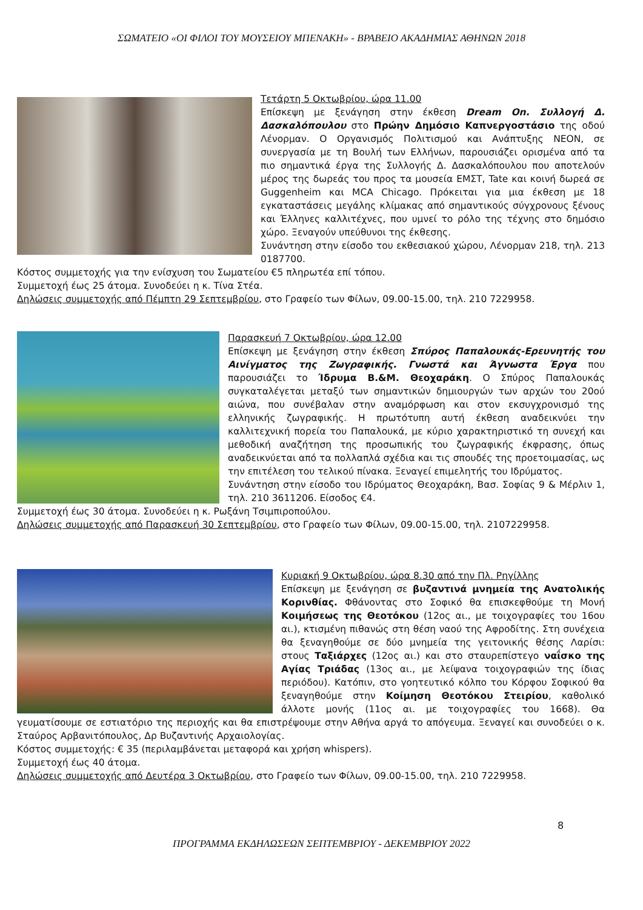ΣΩΜΑΤΕΙΟ «ΟΙ ΦΙΛΟΙ ΤΟΥ ΜΟΥΣΕΙΟΥ ΜΠΕΝΑΚΗ» - ΒΡΑΒΕΙΟ ΑΚΑΔΗΜΙΑΣ ΑΘΗΝΩΝ 2018
Τετάρτη 5 Οκτωβρίου, ώρα 11.00
Επίσκεψη με ξενάγηση στην έκθεση Dream On. Συλλογή Δ. Δασκαλόπουλου στο Πρώην Δημόσιο Καπνεργοστάσιο της οδού Λένορμαν. Ο Οργανισμός Πολιτισμού και Ανάπτυξης NEON, σε συνεργασία με τη Βουλή των Ελλήνων, παρουσιάζει ορισμένα από τα πιο σημαντικά έργα της Συλλογής Δ. Δασκαλόπουλου που αποτελούν μέρος της δωρεάς του προς τα μουσεία ΕΜΣΤ, Tate και κοινή δωρεά σε Guggenheim και MCA Chicago. Πρόκειται για μια έκθεση με 18 εγκαταστάσεις μεγάλης κλίμακας από σημαντικούς σύγχρονους ξένους και Έλληνες καλλιτέχνες, που υμνεί το ρόλο της τέχνης στο δημόσιο χώρο. Ξεναγούν υπεύθυνοι της έκθεσης.
Συνάντηση στην είσοδο του εκθεσιακού χώρου, Λένορμαν 218, τηλ. 213 0187700.
Κόστος συμμετοχής για την ενίσχυση του Σωματείου €5 πληρωτέα επί τόπου.
Συμμετοχή έως 25 άτομα. Συνοδεύει η κ. Τίνα Στέα.
Δηλώσεις συμμετοχής από Πέμπτη 29 Σεπτεμβρίου, στο Γραφείο των Φίλων, 09.00-15.00, τηλ. 210 7229958.
Παρασκευή 7 Οκτωβρίου, ώρα 12.00
Επίσκεψη με ξενάγηση στην έκθεση Σπύρος Παπαλουκάς-Ερευνητής του Αινίγματος της Ζωγραφικής. Γνωστά και Άγνωστα Έργα που παρουσιάζει το Ίδρυμα Β.&Μ. Θεοχαράκη. Ο Σπύρος Παπαλουκάς συγκαταλέγεται μεταξύ των σημαντικών δημιουργών των αρχών του 20ού αιώνα, που συνέβαλαν στην αναμόρφωση και στον εκσυγχρονισμό της ελληνικής ζωγραφικής. Η πρωτότυπη αυτή έκθεση αναδεικνύει την καλλιτεχνική πορεία του Παπαλουκά, με κύριο χαρακτηριστικό τη συνεχή και μεθοδική αναζήτηση της προσωπικής του ζωγραφικής έκφρασης, όπως αναδεικνύεται από τα πολλαπλά σχέδια και τις σπουδές της προετοιμασίας, ως την επιτέλεση του τελικού πίνακα. Ξεναγεί επιμελητής του Ιδρύματος.
Συνάντηση στην είσοδο του Ιδρύματος Θεοχαράκη, Βασ. Σοφίας 9 & Μέρλιν 1, τηλ. 210 3611206. Είσοδος €4.
Συμμετοχή έως 30 άτομα. Συνοδεύει η κ. Ρωξάνη Τσιμπιροπούλου.
Δηλώσεις συμμετοχής από Παρασκευή 30 Σεπτεμβρίου, στο Γραφείο των Φίλων, 09.00-15.00, τηλ. 2107229958.
Κυριακή 9 Οκτωβρίου, ώρα 8.30 από την Πλ. Ρηγίλλης
Επίσκεψη με ξενάγηση σε βυζαντινά μνημεία της Ανατολικής Κορινθίας. Φθάνοντας στο Σοφικό θα επισκεφθούμε τη Μονή Κοιμήσεως της Θεοτόκου (12ος αι., με τοιχογραφίες του 16ου αι.), κτισμένη πιθανώς στη θέση ναού της Αφροδίτης. Στη συνέχεια θα ξεναγηθούμε σε δύο μνημεία της γειτονικής θέσης Λαρίσι: στους Ταξιάρχες (12ος αι.) και στο σταυρεπίστεγο ναΐσκο της Αγίας Τριάδας (13ος αι., με λείψανα τοιχογραφιών της ίδιας περιόδου). Κατόπιν, στο γοητευτικό κόλπο του Κόρφου Σοφικού θα ξεναγηθούμε στην Κοίμηση Θεοτόκου Στειρίου, καθολικό άλλοτε μονής (11ος αι. με τοιχογραφίες του 1668). Θα γευματίσουμε σε εστιατόριο της περιοχής και θα επιστρέψουμε στην Αθήνα αργά το απόγευμα. Ξεναγεί και συνοδεύει ο κ. Σταύρος Αρβανιτόπουλος, Δρ Βυζαντινής Αρχαιολογίας.
Κόστος συμμετοχής: € 35 (περιλαμβάνεται μεταφορά και χρήση whispers).
Συμμετοχή έως 40 άτομα.
Δηλώσεις συμμετοχής από Δευτέρα 3 Οκτωβρίου, στο Γραφείο των Φίλων, 09.00-15.00, τηλ. 210 7229958.
8
ΠΡΟΓΡΑΜΜΑ ΕΚΔΗΛΩΣΕΩΝ ΣΕΠΤΕΜΒΡΙΟΥ - ΔΕΚΕΜΒΡΙΟΥ 2022